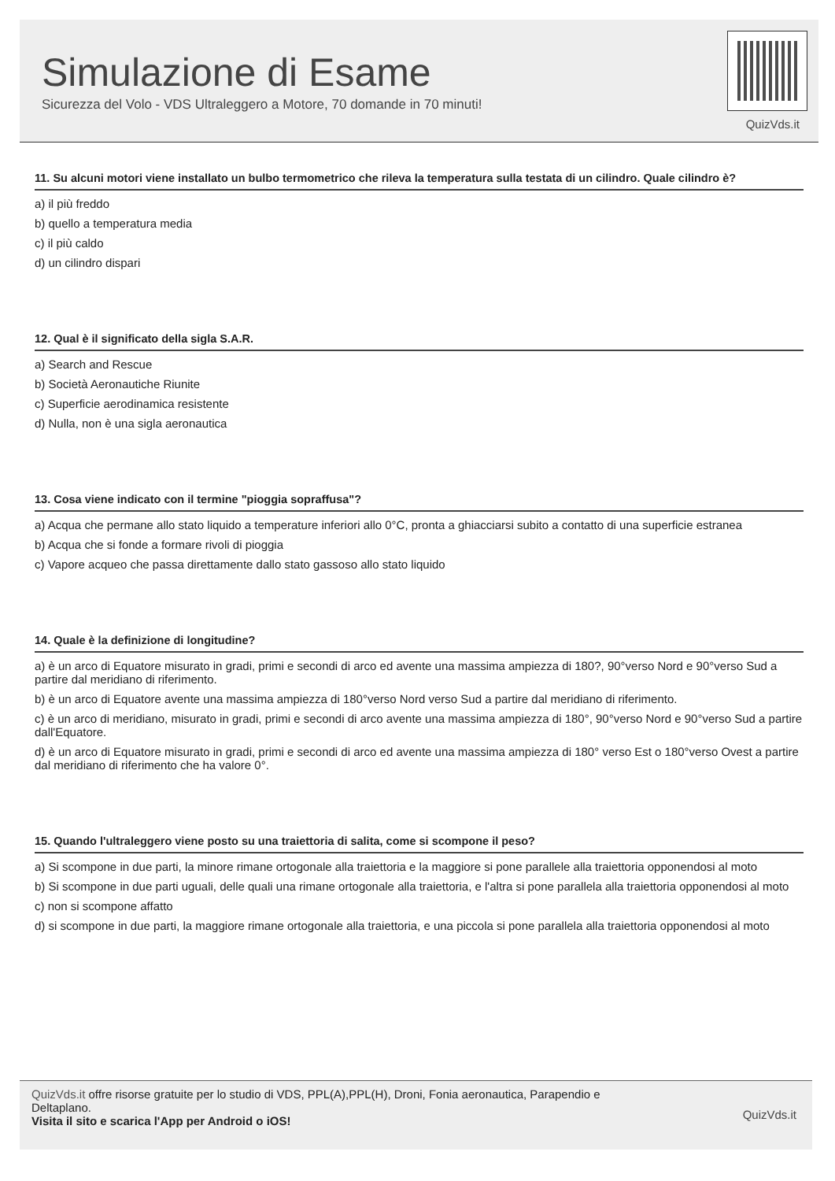Simulazione di Esame
Sicurezza del Volo - VDS Ultraleggero a Motore, 70 domande in 70 minuti!
QuizVds.it
11. Su alcuni motori viene installato un bulbo termometrico che rileva la temperatura sulla testata di un cilindro. Quale cilindro è?
a) il più freddo
b) quello a temperatura media
c) il più caldo
d) un cilindro dispari
12. Qual è il significato della sigla S.A.R.
a) Search and Rescue
b) Società Aeronautiche Riunite
c) Superficie aerodinamica resistente
d) Nulla, non è una sigla aeronautica
13. Cosa viene indicato con il termine "pioggia sopraffusa"?
a) Acqua che permane allo stato liquido a temperature inferiori allo 0°C, pronta a ghiacciarsi subito a contatto di una superficie estranea
b) Acqua che si fonde a formare rivoli di pioggia
c) Vapore acqueo che passa direttamente dallo stato gassoso allo stato liquido
14. Quale è la definizione di longitudine?
a) è un arco di Equatore misurato in gradi, primi e secondi di arco ed avente una massima ampiezza di 180?, 90°verso Nord e 90°verso Sud a partire dal meridiano di riferimento.
b) è un arco di Equatore avente una massima ampiezza di 180°verso Nord verso Sud a partire dal meridiano di riferimento.
c) è un arco di meridiano, misurato in gradi, primi e secondi di arco avente una massima ampiezza di 180°, 90°verso Nord e 90°verso Sud a partire dall'Equatore.
d) è un arco di Equatore misurato in gradi, primi e secondi di arco ed avente una massima ampiezza di 180° verso Est o 180°verso Ovest a partire dal meridiano di riferimento che ha valore 0°.
15. Quando l'ultraleggero viene posto su una traiettoria di salita, come si scompone il peso?
a) Si scompone in due parti, la minore rimane ortogonale alla traiettoria e la maggiore si pone parallele alla traiettoria opponendosi al moto
b) Si scompone in due parti uguali, delle quali una rimane ortogonale alla traiettoria, e l'altra si pone parallela alla traiettoria opponendosi al moto
c) non si scompone affatto
d) si scompone in due parti, la maggiore rimane ortogonale alla traiettoria, e una piccola si pone parallela alla traiettoria opponendosi al moto
QuizVds.it offre risorse gratuite per lo studio di VDS, PPL(A),PPL(H), Droni, Fonia aeronautica, Parapendio e
Deltaplano.
Visita il sito e scarica l'App per Android o iOS!
QuizVds.it